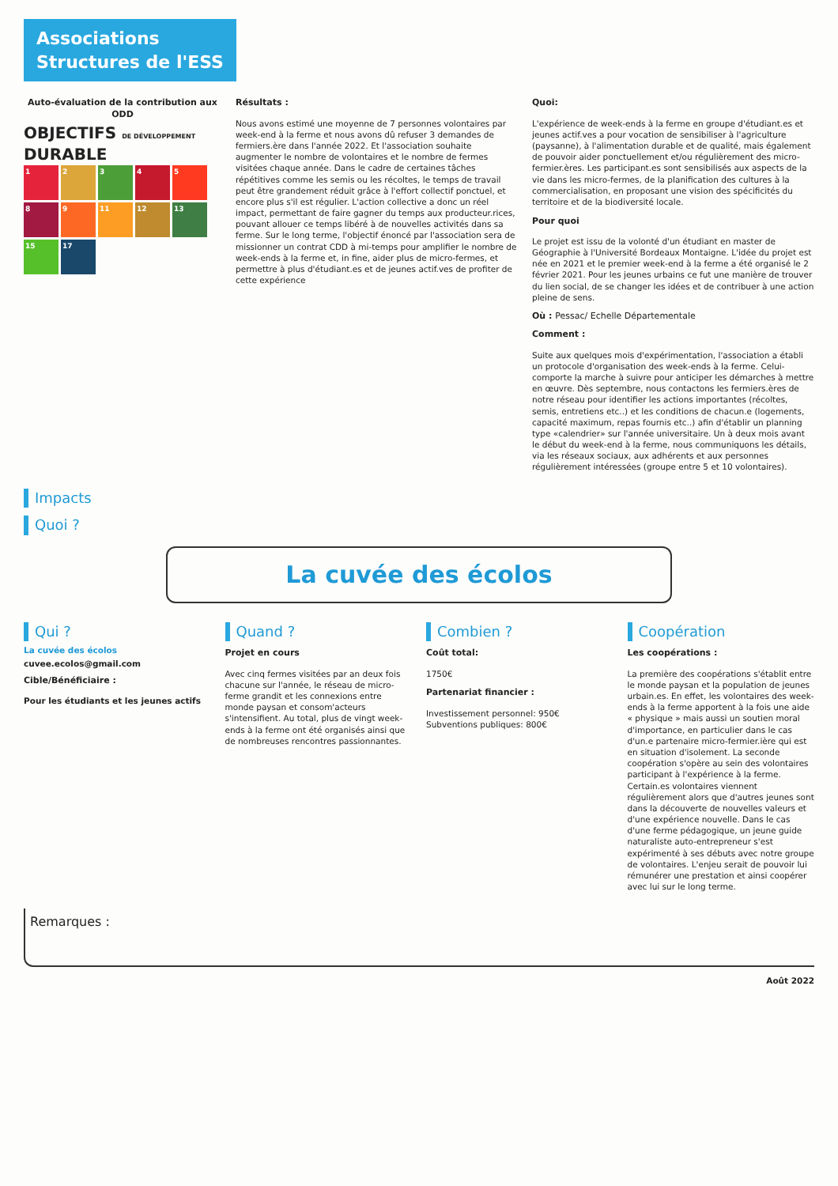Associations
Structures de l'ESS
Auto-évaluation de la contribution aux ODD
OBJECTIFS DE DÉVELOPPEMENT DURABLE
1234589 11 12 13 15 17
Résultats :
Nous avons estimé une moyenne de 7 personnes volontaires par week-end à la ferme et nous avons dû refuser 3 demandes de fermiers.ère dans l'année 2022. Et l'association souhaite augmenter le nombre de volontaires et le nombre de fermes visitées chaque année. Dans le cadre de certaines tâches répétitives comme les semis ou les récoltes, le temps de travail peut être grandement réduit grâce à l'effort collectif ponctuel, et encore plus s'il est régulier. L'action collective a donc un réel impact, permettant de faire gagner du temps aux producteur.rices, pouvant allouer ce temps libéré à de nouvelles activités dans sa ferme. Sur le long terme, l'objectif énoncé par l'association sera de missionner un contrat CDD à mi-temps pour amplifier le nombre de week-ends à la ferme et, in fine, aider plus de micro-fermes, et permettre à plus d'étudiant.es et de jeunes actif.ves de profiter de cette expérience
Quoi:
L'expérience de week-ends à la ferme en groupe d'étudiant.es et jeunes actif.ves a pour vocation de sensibiliser à l'agriculture (paysanne), à l'alimentation durable et de qualité, mais également de pouvoir aider ponctuellement et/ou régulièrement des micro-fermier.ères. Les participant.es sont sensibilisés aux aspects de la vie dans les micro-fermes, de la planification des cultures à la commercialisation, en proposant une vision des spécificités du territoire et de la biodiversité locale.
Pour quoi
Le projet est issu de la volonté d'un étudiant en master de Géographie à l'Université Bordeaux Montaigne. L'idée du projet est née en 2021 et le premier week-end à la ferme a été organisé le 2 février 2021. Pour les jeunes urbains ce fut une manière de trouver du lien social, de se changer les idées et de contribuer à une action pleine de sens.
Où : Pessac/ Echelle Départementale
Comment :
Suite aux quelques mois d'expérimentation, l'association a établi un protocole d'organisation des week-ends à la ferme. Celui-comporte la marche à suivre pour anticiper les démarches à mettre en œuvre. Dès septembre, nous contactons les fermiers.ères de notre réseau pour identifier les actions importantes (récoltes, semis, entretiens etc..) et les conditions de chacun.e (logements, capacité maximum, repas fournis etc..) afin d'établir un planning type «calendrier» sur l'année universitaire. Un à deux mois avant le début du week-end à la ferme, nous communiquons les détails, via les réseaux sociaux, aux adhérents et aux personnes régulièrement intéressées (groupe entre 5 et 10 volontaires).
Impacts
Quoi ?
La cuvée des écolos
Qui ?
La cuvée des écolos
cuvee.ecolos@gmail.com
Cible/Bénéficiaire :
Pour les étudiants et les jeunes actifs
Quand ?
Projet en cours
Avec cinq fermes visitées par an deux fois chacune sur l'année, le réseau de micro-ferme grandit et les connexions entre monde paysan et consom'acteurs s'intensifient. Au total, plus de vingt week-ends à la ferme ont été organisés ainsi que de nombreuses rencontres passionnantes.
Combien ?
Coût total:
1750€
Partenariat financier :
Investissement personnel: 950€
Subventions publiques: 800€
Coopération
Les coopérations :
La première des coopérations s'établit entre le monde paysan et la population de jeunes urbain.es. En effet, les volontaires des week-ends à la ferme apportent à la fois une aide « physique » mais aussi un soutien moral d'importance, en particulier dans le cas d'un.e partenaire micro-fermier.ière qui est en situation d'isolement. La seconde coopération s'opère au sein des volontaires participant à l'expérience à la ferme. Certain.es volontaires viennent régulièrement alors que d'autres jeunes sont dans la découverte de nouvelles valeurs et d'une expérience nouvelle. Dans le cas d'une ferme pédagogique, un jeune guide naturaliste auto-entrepreneur s'est expérimenté à ses débuts avec notre groupe de volontaires. L'enjeu serait de pouvoir lui rémunérer une prestation et ainsi coopérer avec lui sur le long terme.
Remarques :
Août 2022